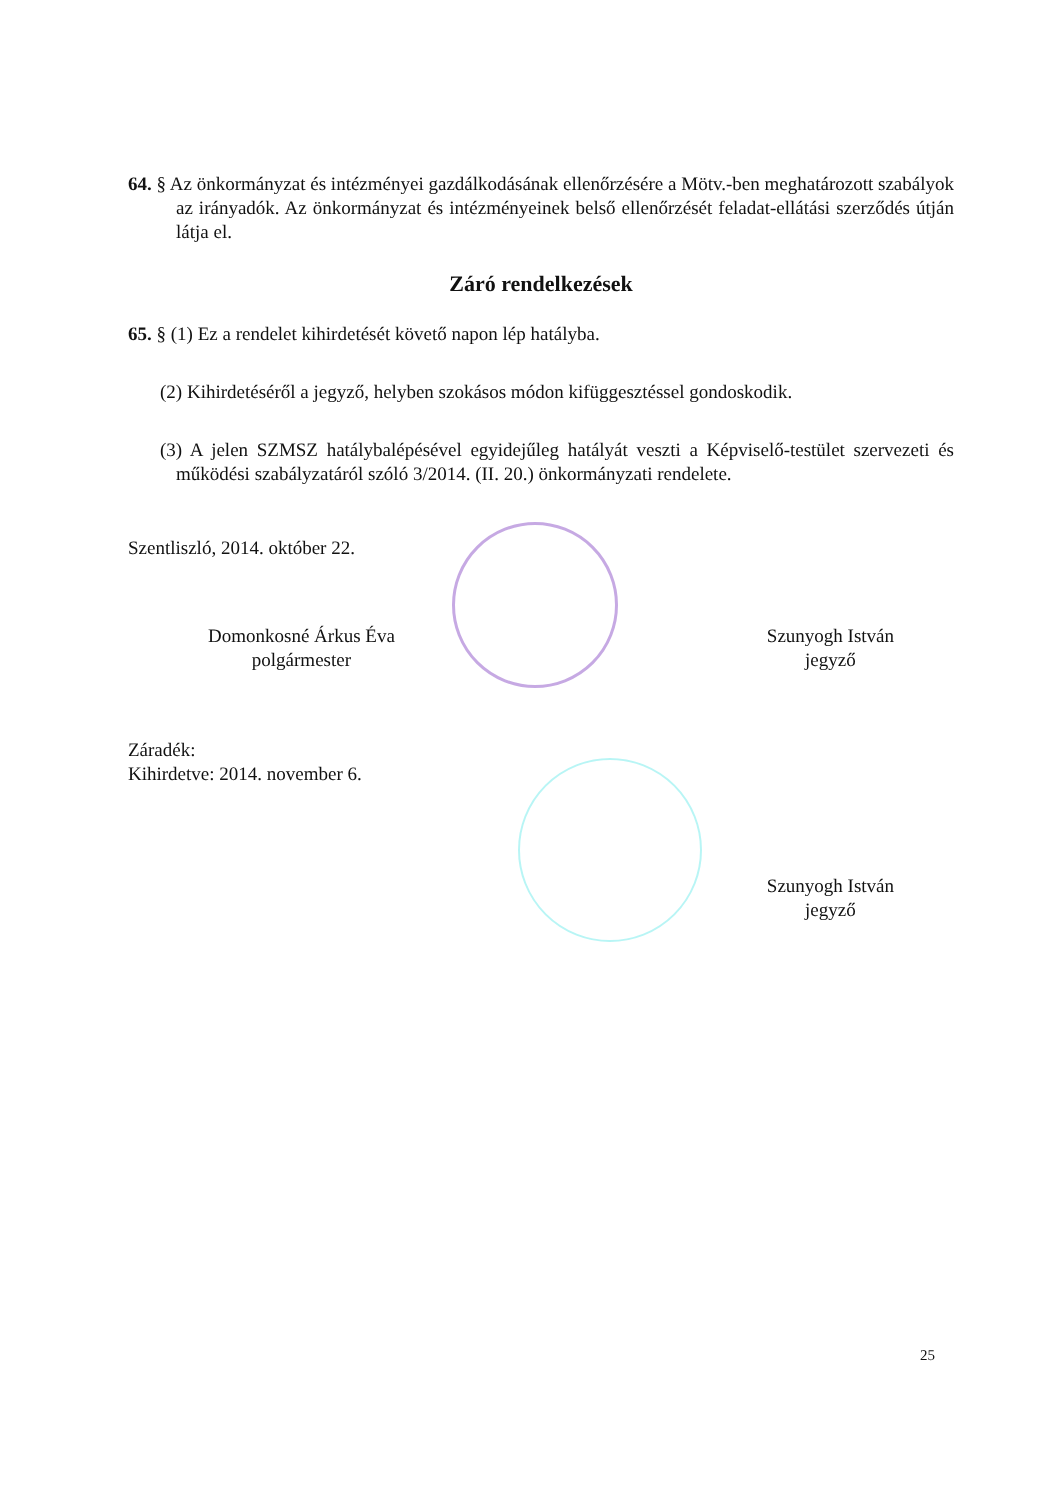64. § Az önkormányzat és intézményei gazdálkodásának ellenőrzésére a Mötv.-ben meghatározott szabályok az irányadók. Az önkormányzat és intézményeinek belső ellenőrzését feladat-ellátási szerződés útján látja el.
Záró rendelkezések
65. § (1) Ez a rendelet kihirdetését követő napon lép hatályba.
(2) Kihirdetéséről a jegyző, helyben szokásos módon kifüggesztéssel gondoskodik.
(3) A jelen SZMSZ hatálybalépésével egyidejűleg hatályát veszti a Képviselő-testület szervezeti és működési szabályzatáról szóló 3/2014. (II. 20.) önkormányzati rendelete.
Szentliszló, 2014. október 22.
Domonkosné Árkus Éva
polgármester
Szunyogh István
jegyző
Záradék:
Kihirdetve: 2014. november 6.
Szunyogh István
jegyző
25